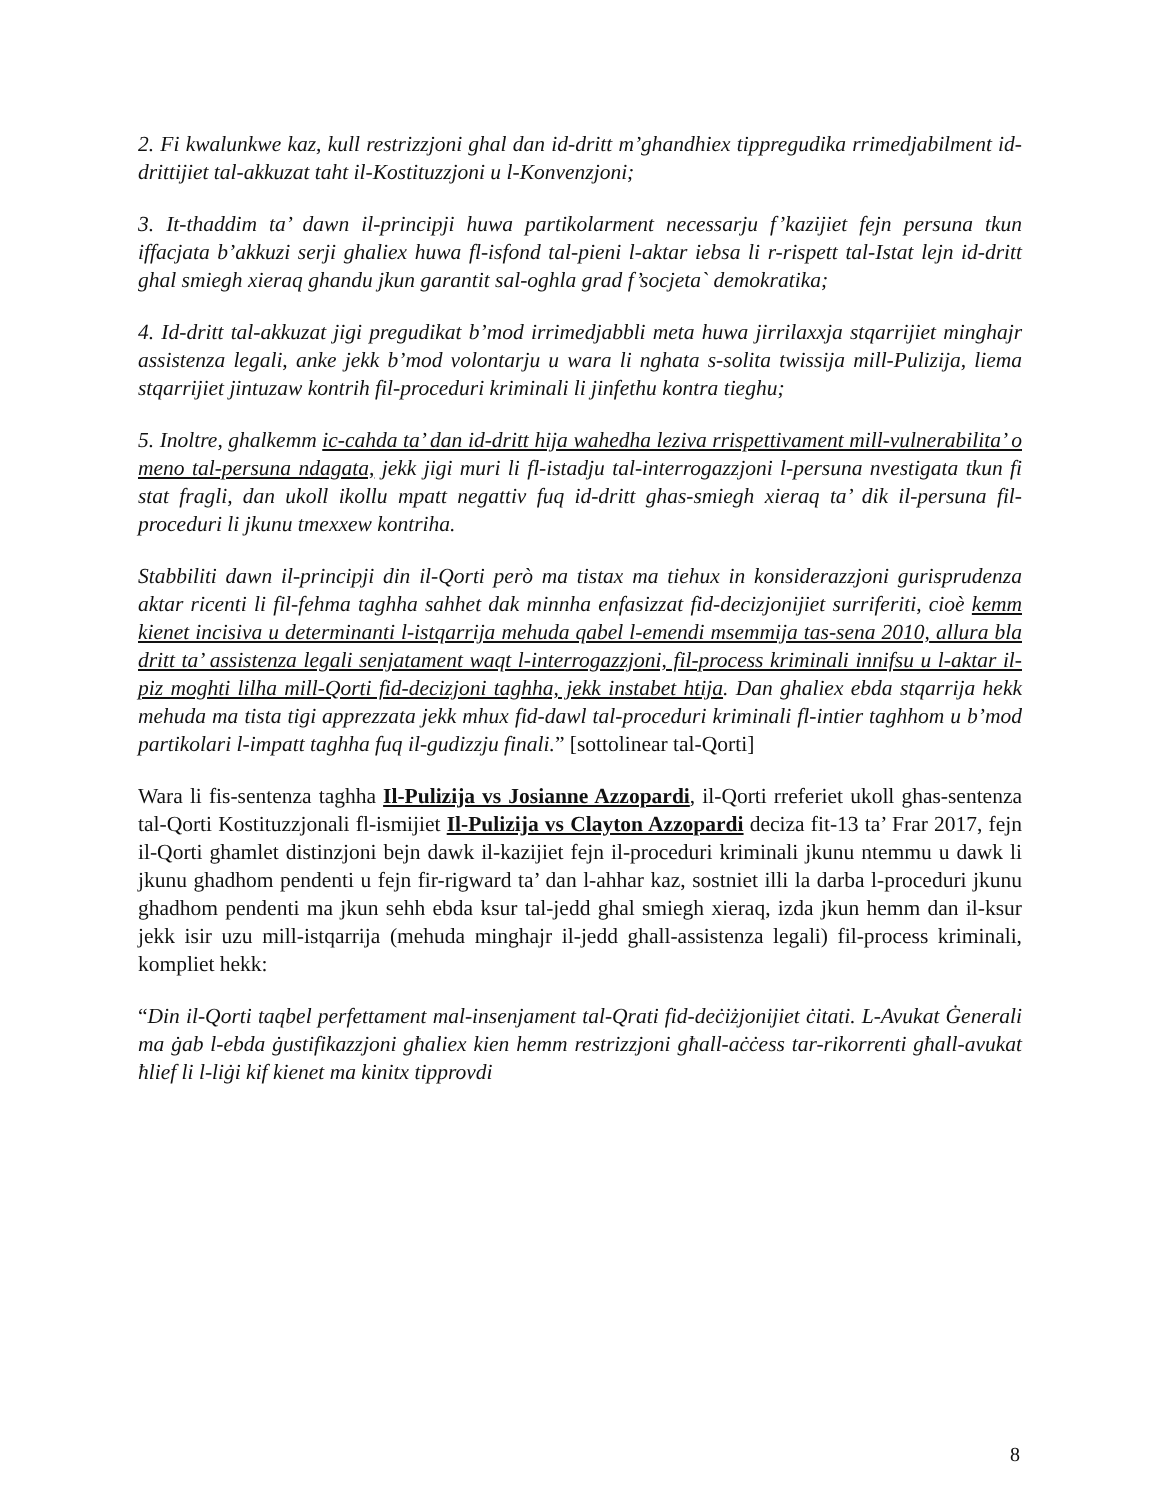2. Fi kwalunkwe kaz, kull restrizzjoni ghal dan id-dritt m’ghandhiex tippregudika rrimedjabilment id-drittijiet tal-akkuzat taht il-Kostituzzjoni u l-Konvenzjoni;
3. It-thaddim ta’ dawn il-principji huwa partikolarment necessarju f’kazijiet fejn persuna tkun iffacjata b’akkuzi serji ghaliex huwa fl-isfond tal-pieni l-aktar iebsa li r-rispett tal-Istat lejn id-dritt ghal smiegh xieraq ghandu jkun garantit sal-oghla grad f’socjeta` demokratika;
4. Id-dritt tal-akkuzat jigi pregudikat b’mod irrimedjabbli meta huwa jirrilaxxja stqarrijiet minghajr assistenza legali, anke jekk b’mod volontarju u wara li nghata s-solita twissija mill-Pulizija, liema stqarrijiet jintuzaw kontrih fil-proceduri kriminali li jinfethu kontra tieghu;
5. Inoltre, ghalkemm ic-cahda ta’ dan id-dritt hija wahedha leziva rrispettivament mill-vulnerabilita’ o meno tal-persuna ndagata, jekk jigi muri li fl-istadju tal-interrogazzjoni l-persuna nvestigata tkun fi stat fragli, dan ukoll ikollu mpatt negattiv fuq id-dritt ghas-smiegh xieraq ta’ dik il-persuna fil-proceduri li jkunu tmexxew kontriha.
Stabbiliti dawn il-principji din il-Qorti però ma tistax ma tiehux in konsiderazzjoni gurisprudenza aktar ricenti li fil-fehma taghha sahhet dak minnha enfasizzat fid-decizjonijiet surriferiti, cioè kemm kienet incisiva u determinanti l-istqarrija mehuda qabel l-emendi msemmija tas-sena 2010, allura bla dritt ta’ assistenza legali senjatament waqt l-interrogazzjoni, fil-process kriminali innifsu u l-aktar il-piz moghti lilha mill-Qorti fid-decizjoni taghha, jekk instabet htija. Dan ghaliex ebda stqarrija hekk mehuda ma tista tigi apprezzata jekk mhux fid-dawl tal-proceduri kriminali fl-intier taghhom u b’mod partikolari l-impatt taghha fuq il-gudizzju finali.” [sottolinear tal-Qorti]
Wara li fis-sentenza taghha Il-Pulizija vs Josianne Azzopardi, il-Qorti rreferiet ukoll ghas-sentenza tal-Qorti Kostituzzjonali fl-ismijiet Il-Pulizija vs Clayton Azzopardi deciza fit-13 ta’ Frar 2017, fejn il-Qorti ghamlet distinzjoni bejn dawk il-kazijiet fejn il-proceduri kriminali jkunu ntemmu u dawk li jkunu ghadhom pendenti u fejn fir-rigward ta’ dan l-ahhar kaz, sostniet illi la darba l-proceduri jkunu ghadhom pendenti ma jkun sehh ebda ksur tal-jedd ghal smiegh xieraq, izda jkun hemm dan il-ksur jekk isir uzu mill-istqarrija (mehuda minghajr il-jedd ghall-assistenza legali) fil-process kriminali, kompliet hekk:
“Din il-Qorti taqbel perfettament mal-insenjament tal-Qrati fid-deċiżjonijiet ċitati. L-Avukat Ġenerali ma ġab l-ebda ġustifikazzjoni għaliex kien hemm restrizzjoni għall-aċċess tar-rikorrenti għall-avukat ħlief li l-liġi kif kienet ma kinitx tipprovdi
8